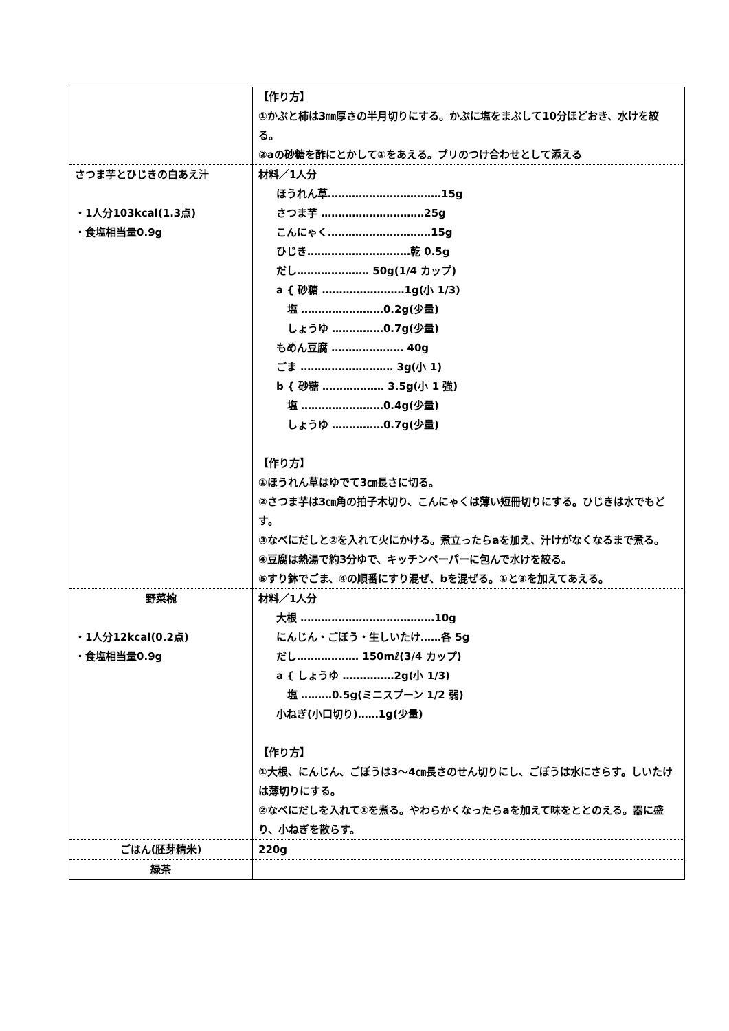| | 【作り方】 ①かぶと柿は3㎜厚さの半月切りにする。かぶに塩をまぶして10分ほどおき、水けを絞る。 ②aの砂糖を酢にとかして①をあえる。ブリのつけ合わせとして添える |
| さつま芋とひじきの白あえ汁 ・1人分103kcal(1.3点) ・食塩相当量0.9g | 材料／1人分 ほうれん草……………………………15g さつま芋 …………………………25g こんにゃく…………………………15g ひじき…………………………乾 0.5g だし………………… 50g(1/4 カップ) a { 砂糖 ……………………1g(小 1/3) 塩 ……………………0.2g(少量) しょうゆ ……………0.7g(少量) もめん豆腐 ………………… 40g ごま ……………………… 3g(小 1) b { 砂糖 ……………… 3.5g(小 1 強) 塩 ……………………0.4g(少量) しょうゆ ……………0.7g(少量) 【作り方】 ①ほうれん草はゆでて3㎝長さに切る。 ②さつま芋は3㎝角の拍子木切り、こんにゃくは薄い短冊切りにする。ひじきは水でもどす。 ③なべにだしと②を入れて火にかける。煮立ったらaを加え、汁けがなくなるまで煮る。 ④豆腐は熱湯で約3分ゆで、キッチンペーパーに包んで水けを絞る。 ⑤すり鉢でごま、④の順番にすり混ぜ、bを混ぜる。①と③を加えてあえる。 |
| 野菜椀 ・1人分12kcal(0.2点) ・食塩相当量0.9g | 材料／1人分 大根 …………………………………10g にんじん・ごぼう・生しいたけ……各 5g だし……………… 150mℓ(3/4 カップ) a { しょうゆ ……………2g(小 1/3) 塩 ………0.5g(ミニスプーン 1/2 弱) 小ねぎ(小口切り)……1g(少量) 【作り方】 ①大根、にんじん、ごぼうは3～4㎝長さのせん切りにし、ごぼうは水にさらす。しいたけは薄切りにする。 ②なべにだしを入れて①を煮る。やわらかくなったらaを加えて味をととのえる。器に盛り、小ねぎを散らす。 |
| ごはん(胚芽精米) | 220g |
| 緑茶 | |